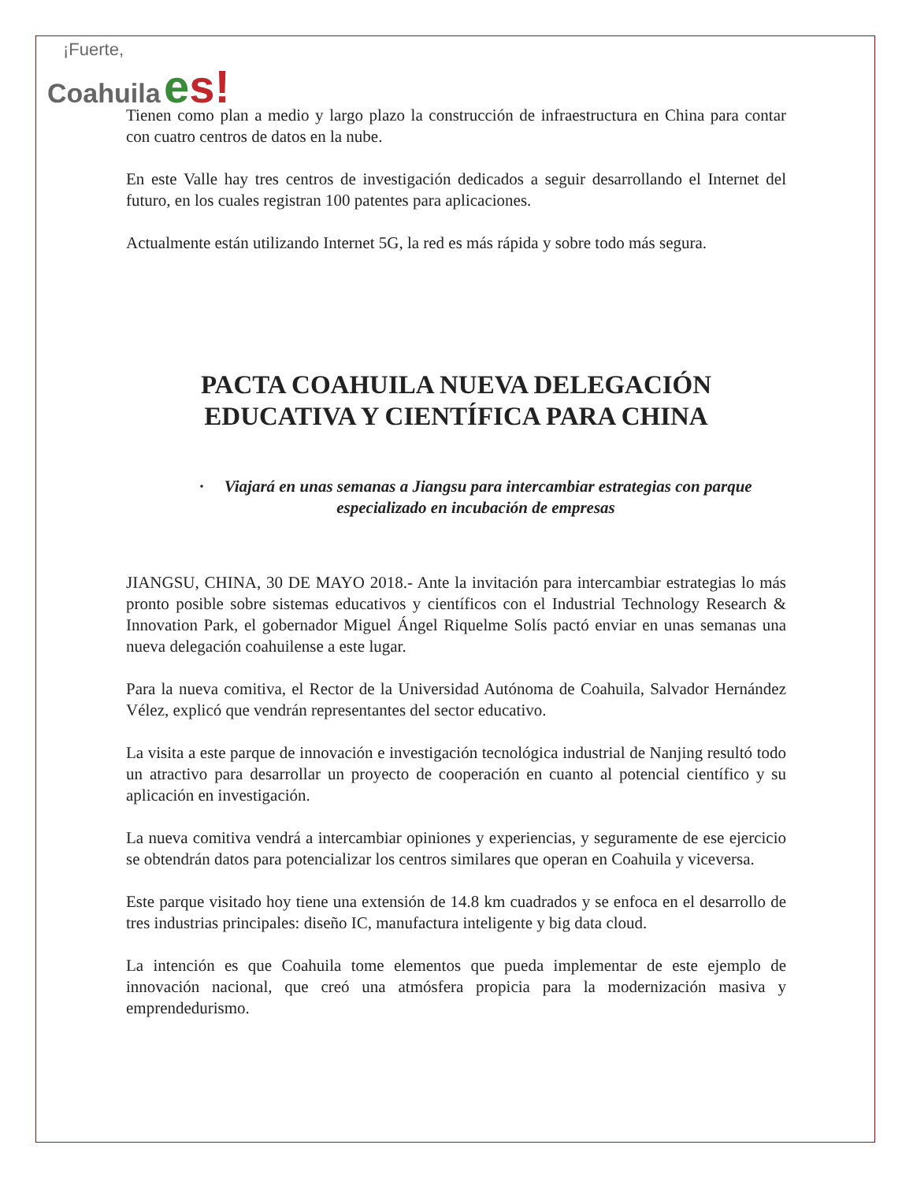¡Fuerte,
Coahuila es!
Tienen como plan a medio y largo plazo la construcción de infraestructura en China para contar con cuatro centros de datos en la nube.
En este Valle hay tres centros de investigación dedicados a seguir desarrollando el Internet del futuro, en los cuales registran 100 patentes para aplicaciones.
Actualmente están utilizando Internet 5G, la red es más rápida y sobre todo más segura.
PACTA COAHUILA NUEVA DELEGACIÓN
EDUCATIVA Y CIENTÍFICA PARA CHINA
· Viajará en unas semanas a Jiangsu para intercambiar estrategias con parque especializado en incubación de empresas
JIANGSU, CHINA, 30 DE MAYO 2018.- Ante la invitación para intercambiar estrategias lo más pronto posible sobre sistemas educativos y científicos con el Industrial Technology Research & Innovation Park, el gobernador Miguel Ángel Riquelme Solís pactó enviar en unas semanas una nueva delegación coahuilense a este lugar.
Para la nueva comitiva, el Rector de la Universidad Autónoma de Coahuila, Salvador Hernández Vélez, explicó que vendrán representantes del sector educativo.
La visita a este parque de innovación e investigación tecnológica industrial de Nanjing resultó todo un atractivo para desarrollar un proyecto de cooperación en cuanto al potencial científico y su aplicación en investigación.
La nueva comitiva vendrá a intercambiar opiniones y experiencias, y seguramente de ese ejercicio se obtendrán datos para potencializar los centros similares que operan en Coahuila y viceversa.
Este parque visitado hoy tiene una extensión de 14.8 km cuadrados y se enfoca en el desarrollo de tres industrias principales: diseño IC, manufactura inteligente y big data cloud.
La intención es que Coahuila tome elementos que pueda implementar de este ejemplo de innovación nacional, que creó una atmósfera propicia para la modernización masiva y emprendedurismo.